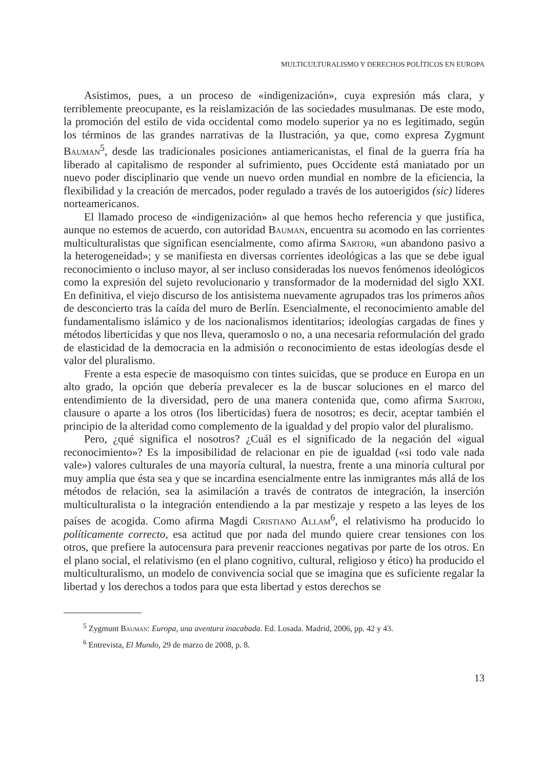MULTICULTURALISMO Y DERECHOS POLÍTICOS EN EUROPA
Asistimos, pues, a un proceso de «indigenización», cuya expresión más clara, y terriblemente preocupante, es la reislamización de las sociedades musulmanas. De este modo, la promoción del estilo de vida occidental como modelo superior ya no es legitimado, según los términos de las grandes narrativas de la Ilustración, ya que, como expresa Zygmunt Bauman<sup>5</sup>, desde las tradicionales posiciones antiamericanistas, el final de la guerra fría ha liberado al capitalismo de responder al sufrimiento, pues Occidente está maniatado por un nuevo poder disciplinario que vende un nuevo orden mundial en nombre de la eficiencia, la flexibilidad y la creación de mercados, poder regulado a través de los autoerigidos (sic) líderes norteamericanos.
El llamado proceso de «indigenización» al que hemos hecho referencia y que justifica, aunque no estemos de acuerdo, con autoridad Bauman, encuentra su acomodo en las corrientes multiculturalistas que significan esencialmente, como afirma Sartori, «un abandono pasivo a la heterogeneidad»; y se manifiesta en diversas corrientes ideológicas a las que se debe igual reconocimiento o incluso mayor, al ser incluso consideradas los nuevos fenómenos ideológicos como la expresión del sujeto revolucionario y transformador de la modernidad del siglo XXI. En definitiva, el viejo discurso de los antisistema nuevamente agrupados tras los primeros años de desconcierto tras la caída del muro de Berlín. Esencialmente, el reconocimiento amable del fundamentalismo islámico y de los nacionalismos identitarios; ideologías cargadas de fines y métodos liberticidas y que nos lleva, queramoslo o no, a una necesaria reformulación del grado de elasticidad de la democracia en la admisión o reconocimiento de estas ideologías desde el valor del pluralismo.
Frente a esta especie de masoquismo con tintes suicidas, que se produce en Europa en un alto grado, la opción que debería prevalecer es la de buscar soluciones en el marco del entendimiento de la diversidad, pero de una manera contenida que, como afirma Sartori, clausure o aparte a los otros (los liberticidas) fuera de nosotros; es decir, aceptar también el principio de la alteridad como complemento de la igualdad y del propio valor del pluralismo.
Pero, ¿qué significa el nosotros? ¿Cuál es el significado de la negación del «igual reconocimiento»? Es la imposibilidad de relacionar en pie de igualdad («si todo vale nada vale») valores culturales de una mayoría cultural, la nuestra, frente a una minoría cultural por muy amplia que ésta sea y que se incardina esencialmente entre las inmigrantes más allá de los métodos de relación, sea la asimilación a través de contratos de integración, la inserción multiculturalista o la integración entendiendo a la par mestizaje y respeto a las leyes de los países de acogida. Como afirma Magdi Cristiano Allam<sup>6</sup>, el relativismo ha producido lo políticamente correcto, esa actitud que por nada del mundo quiere crear tensiones con los otros, que prefiere la autocensura para prevenir reacciones negativas por parte de los otros. En el plano social, el relativismo (en el plano cognitivo, cultural, religioso y ético) ha producido el multiculturalismo, un modelo de convivencia social que se imagina que es suficiente regalar la libertad y los derechos a todos para que esta libertad y estos derechos se
<sup>5</sup> Zygmunt Bauman: Europa, una aventura inacabada. Ed. Losada. Madrid, 2006, pp. 42 y 43.
<sup>6</sup> Entrevista, El Mundo, 29 de marzo de 2008, p. 8.
13